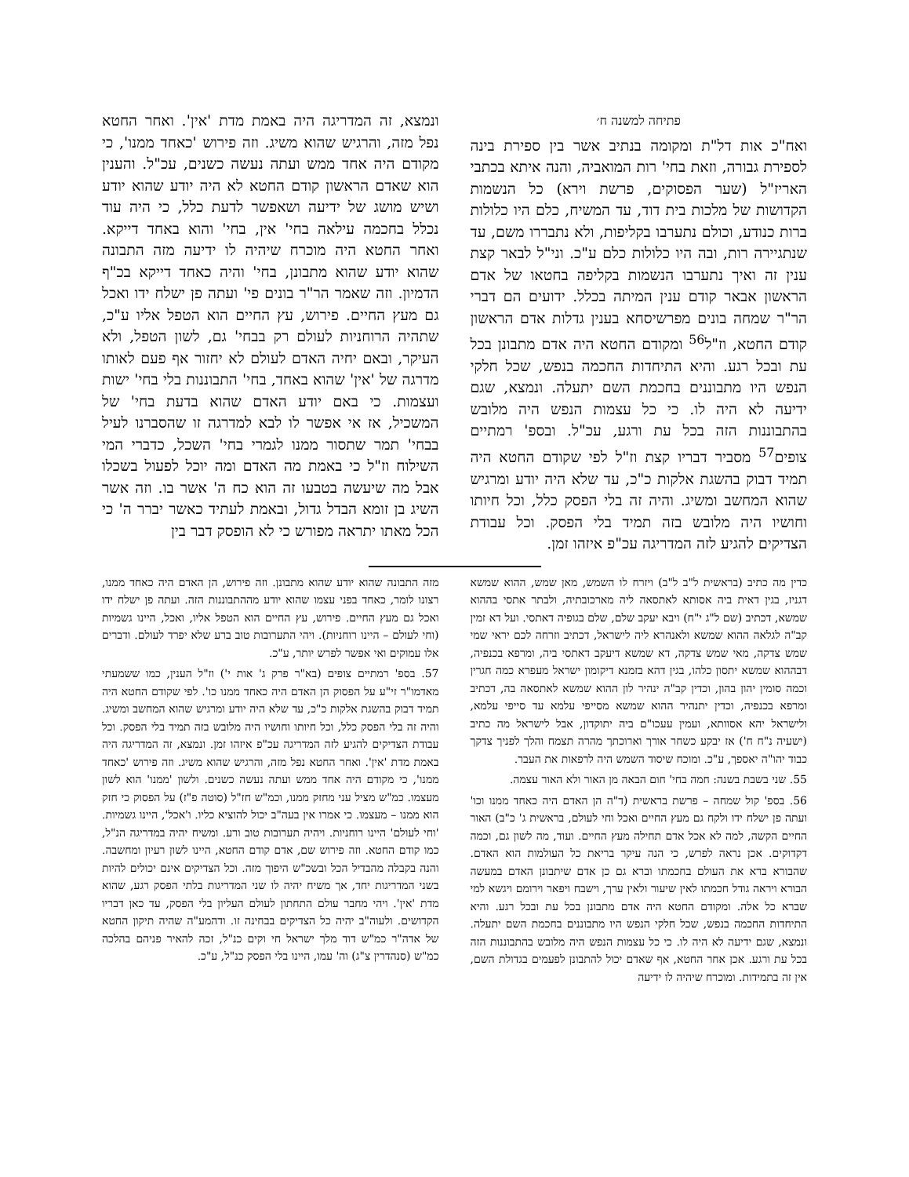פתיחה למשנה ח׳
ואח"כ אות דל"ת ומקומה בנתיב אשר בין ספירת בינה לספירת גבורה, וזאת בחי' רות המואביה, והנה איתא בכתבי האריז"ל (שער הפסוקים, פרשת וירא) כל הנשמות הקדושות של מלכות בית דוד, עד המשיח, כלם היו כלולות ברות כנודע, וכולם נתערבו בקליפות, ולא נתבררו משם, עד שנתגיירה רות, ובה היו כלולות כלם ע"כ. וני"ל לבאר קצת ענין זה ואיך נתערבו הנשמות בקליפה בחטאו של אדם הראשון אבאר קודם ענין המיתה בכלל. ידועים הם דברי הר"ר שמחה בונים מפרשיסחא בענין גדלות אדם הראשון קודם החטא, וז"ל<sup>56</sup> ומקודם החטא היה אדם מתבונן בכל עת ובכל רגע. והיא התיחדות החכמה בנפש, שכל חלקי הנפש היו מתבוננים בחכמת השם יתעלה. ונמצא, שגם ידיעה לא היה לו. כי כל עצמות הנפש היה מלובש בהתבוננות הזה בכל עת ורגע, עכ"ל. ובספ' רמתיים צופים<sup>57</sup> מסביר דבריו קצת וז"ל לפי שקודם החטא היה תמיד דבוק בהשגת אלקות כ"כ, עד שלא היה יודע ומרגיש שהוא המחשב ומשיג. והיה זה בלי הפסק כלל, וכל חיותו וחושיו היה מלובש בזה תמיד בלי הפסק. וכל עבודת הצדיקים להגיע לזה המדריגה עכ"פ איזהו זמן.
ונמצא, זה המדריגה היה באמת מדת 'אין'. ואחר החטא נפל מזה, והרגיש שהוא משיג. וזה פירוש 'כאחד ממנו', כי מקודם היה אחד ממש ועתה נעשה כשנים, עכ"ל. והענין הוא שאדם הראשון קודם החטא לא היה יודע שהוא יודע ושיש מושג של ידיעה ושאפשר לדעת כלל, כי היה עוד נכלל בחכמה עילאה בחי' אין, בחי' והוא באחד דייקא. ואחר החטא היה מוכרח שיהיה לו ידיעה מזה התבונה שהוא יודע שהוא מתבונן, בחי' והיה כאחד דייקא בכ"ף הדמיון. וזה שאמר הר"ר בונים פי' ועתה פן ישלח ידו ואכל גם מעץ החיים. פירוש, עץ החיים הוא הטפל אליו ע"כ, שתהיה הרוחניות לעולם רק בבחי' גם, לשון הטפל, ולא העיקר, ובאם יחיה האדם לעולם לא יחזור אף פעם לאותו מדרגה של 'אין' שהוא באחד, בחי' התבוננות בלי בחי' ישות ועצמות. כי באם יודע האדם שהוא בדעת בחי' של המשכיל, אז אי אפשר לו לבא למדרגה זו שהסברנו לעיל בבחי' תמר שתסור ממנו לגמרי בחי' השכל, כדברי המי השילוח וז"ל כי באמת מה האדם ומה יוכל לפעול בשכלו אבל מה שיעשה בטבעו זה הוא כח ה' אשר בו. וזה אשר השיג בן זומא הבדל גדול, ובאמת לעתיד כאשר יברר ה' כי הכל מאתו יתראה מפורש כי לא הופסק דבר בין
כדין מה כתיב (בראשית ל"ב ל"ב) ויזרח לו השמש, מאן שמש, ההוא שמשא דגניז, בגין דאית ביה אסותא לאתסאה ליה מארכובתיה, ולבתר אתסי בההוא שמשא, דכתיב (שם ל"ג י"ח) ויבא יעקב שלם, שלם בגופיה דאתסי. ועל דא זמין קב"ה לגלאה ההוא שמשא ולאנהרא ליה לישראל, דכתיב וזרחה לכם יראי שמי שמש צדקה, מאי שמש צדקה, דא שמשא דיעקב דאתסי ביה, ומרפא בכנפיה, דבההוא שמשא יתסון כלהו, בגין דהא בזמנא דיקומון ישראל מעפרא כמה חגרין וכמה סומין יהון בהון, וכדין קב"ה ינהיר לון ההוא שמשא לאתסאה בה, דכתיב ומרפא בכנפיה, וכדין יתנהיר ההוא שמשא מסייפי עלמא עד סייפי עלמא, ולישראל יהא אסוותא, ועמין עעכו"ם ביה יתוקדון, אבל לישראל מה כתיב (ישעיה נ"ח ח') אז יבקע כשחר אורך וארוכתך מהרה תצמח והלך לפניך צדקך כבוד יהו"ה יאספך, ע"כ. ומוכח שיסוד השמש היה לרפאות את העבר.
55. שני בשבת בשנה: חמה בחי' חום הבאה מן האור ולא האור עצמה.
56. בספ' קול שמחה – פרשת בראשית (ד"ה הן האדם היה כאחד ממנו וכו' ועתה פן ישלח ידו ולקח גם מעץ החיים ואכל וחי לעולם, בראשית ג' כ"ב) האור החיים הקשה, למה לא אכל אדם תחילה מעץ החיים. ועוד, מה לשון גם, וכמה דקדוקים. אכן נראה לפרש, כי הנה עיקר בריאת כל העולמות הוא האדם. שהבורא ברא את העולם בחכמתו וברא גם כן אדם שיתבונן האדם במעשה הבורא ויראה גודל חכמתו לאין שיעור ולאין ערך, וישבח ויפאר וירומם ויגשא למי שברא כל אלה. ומקודם החטא היה אדם מתבונן בכל עת ובכל רגע. והיא התיחדות החכמה בנפש, שכל חלקי הנפש היו מתבוננים בחכמת השם יתעלה. ונמצא, שגם ידיעה לא היה לו. כי כל עצמות הנפש היה מלובש בהתבוננות הזה בכל עת ורגע. אכן אחר החטא, אף שאדם יכול להתבונן לפעמים בגדולת השם, אין זה בתמידות. ומוכרח שיהיה לו ידיעה
מזה התבונה שהוא יודע שהוא מתבונן. וזה פירוש, הן האדם היה כאחד ממנו, רצונו לומר, כאחד בפני עצמו שהוא יודע מההתבוננות הזה. ועתה פן ישלח ידו ואכל גם מעץ החיים. פירוש, עץ החיים הוא הטפל אליו, ואכל, היינו גשמיות (וחי לעולם – היינו רוחניות). ויהי התערובות טוב ברע שלא יפרד לעולם. ודברים אלו עמוקים ואי אפשר לפרש יותר, ע"כ.
57. בספ' רמתיים צופים (בא"ר פרק ג' אות י') וז"ל הענין, כמו ששמעתי מאדמו"ר זי"ע על הפסוק הן האדם היה כאחד ממנו כו'. לפי שקודם החטא היה תמיד דבוק בהשגת אלקות כ"כ, עד שלא היה יודע ומרגיש שהוא המחשב ומשיג. והיה זה בלי הפסק כלל, וכל חיותו וחושיו היה מלובש בזה תמיד בלי הפסק. וכל עבודת הצדיקים להגיע לזה המדריגה עכ"פ איזהו זמן. ונמצא, זה המדריגה היה באמת מדת 'אין'. ואחר החטא נפל מזה, והרגיש שהוא משיג. וזה פירוש 'כאחד ממנו', כי מקודם היה אחד ממש ועתה נעשה כשנים. ולשון 'ממנו' הוא לשון מעצמו. כמ"ש מציל עני מחזק ממנו, וכמ"ש חז"ל (סוטה פ"ז) על הפסוק כי חזק הוא ממנו – מעצמו. כי אמרו אין בעה"ב יכול להוציא כליו. ו'אכל', היינו גשמיות. 'וחי לעולם' היינו רוחניות. ויהיה תערובות טוב ורע. ומשיח יהיה במדריגה הנ"ל, כמו קודם החטא. וזה פירוש שם, אדם קודם החטא, היינו לשון רעיון ומחשבה. והנה בקבלה מהבדיל הכל ובשכ"ש היפוך מזה. וכל הצדיקים אינם יכולים להיות בשני המדריגות יחד, אך משיח יהיה לו שני המדריגות בלתי הפסק רגע, שהוא מדת 'אין'. ויהי מחבר עולם התחתון לעולם העליון בלי הפסק, עד כאן דבריו הקדושים. ולעוה"ב יהיה כל הצדיקים בבחינה זו. ודהמע"ה שהיה תיקון החטא של אדה"ר כמ"ש דוד מלך ישראל חי וקים כנ"ל, זכה להאיר פניהם בהלכה כמ"ש (סנהדרין צ"ג) וה' עמו, היינו בלי הפסק כנ"ל, ע"כ.